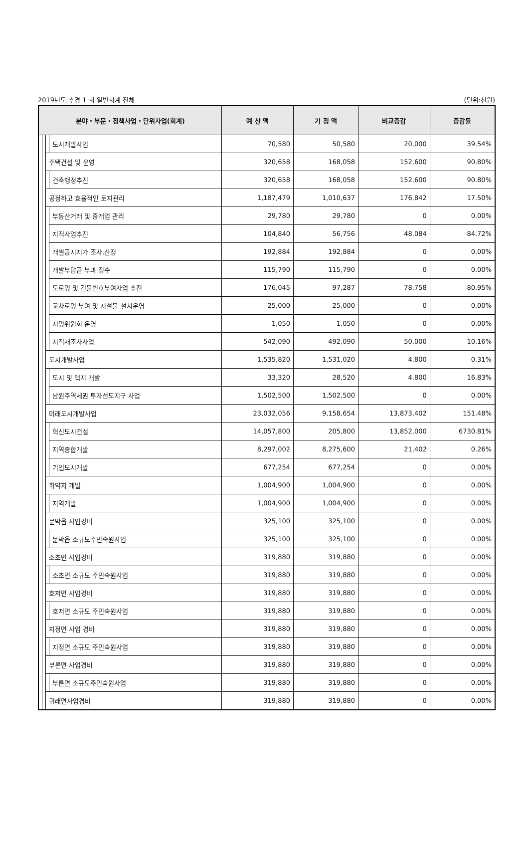2019년도 추경 1 회 일반회계 전체 (단위:천원)
| 분야・부문・정책사업・단위사업(회계) | | | | 예 산 액 | 기 정 액 | 비교증감 | 증감률 |
| --- | --- | --- | --- | --- | --- | --- | --- |
| | | | 도시개발사업 | 70,580 | 50,580 | 20,000 | 39.54% |
| | | 주택건설 및 운영 | | 320,658 | 168,058 | 152,600 | 90.80% |
| | | | 건축행정추진 | 320,658 | 168,058 | 152,600 | 90.80% |
| | | 공정하고 효율적인 토지관리 | | 1,187,479 | 1,010,637 | 176,842 | 17.50% |
| | | | 부동산거래 및 중개업 관리 | 29,780 | 29,780 | 0 | 0.00% |
| | | | 지적사업추진 | 104,840 | 56,756 | 48,084 | 84.72% |
| | | | 개별공시지가 조사.산정 | 192,884 | 192,884 | 0 | 0.00% |
| | | | 개발부담금 부과 징수 | 115,790 | 115,790 | 0 | 0.00% |
| | | | 도로명 및 건물번호부여사업 추진 | 176,045 | 97,287 | 78,758 | 80.95% |
| | | | 교차로명 부여 및 시설물 설치운영 | 25,000 | 25,000 | 0 | 0.00% |
| | | | 지명위원회 운영 | 1,050 | 1,050 | 0 | 0.00% |
| | | | 지적재조사사업 | 542,090 | 492,090 | 50,000 | 10.16% |
| | | 도시개발사업 | | 1,535,820 | 1,531,020 | 4,800 | 0.31% |
| | | | 도시 및 택지 개발 | 33,320 | 28,520 | 4,800 | 16.83% |
| | | | 남원주역세권 투자선도지구 사업 | 1,502,500 | 1,502,500 | 0 | 0.00% |
| | | 미래도시개발사업 | | 23,032,056 | 9,158,654 | 13,873,402 | 151.48% |
| | | | 혁신도시건설 | 14,057,800 | 205,800 | 13,852,000 | 6730.81% |
| | | | 지역종합개발 | 8,297,002 | 8,275,600 | 21,402 | 0.26% |
| | | | 기업도시개발 | 677,254 | 677,254 | 0 | 0.00% |
| | | 취약지 개발 | | 1,004,900 | 1,004,900 | 0 | 0.00% |
| | | | 지역개발 | 1,004,900 | 1,004,900 | 0 | 0.00% |
| | | 문막읍 사업경비 | | 325,100 | 325,100 | 0 | 0.00% |
| | | | 문막읍 소규모주민숙원사업 | 325,100 | 325,100 | 0 | 0.00% |
| | | 소초면 사업경비 | | 319,880 | 319,880 | 0 | 0.00% |
| | | | 소초면 소규모 주민숙원사업 | 319,880 | 319,880 | 0 | 0.00% |
| | | 호저면 사업경비 | | 319,880 | 319,880 | 0 | 0.00% |
| | | | 호저면 소규모 주민숙원사업 | 319,880 | 319,880 | 0 | 0.00% |
| | | 지정면 사업 경비 | | 319,880 | 319,880 | 0 | 0.00% |
| | | | 지정면 소규모 주민숙원사업 | 319,880 | 319,880 | 0 | 0.00% |
| | | 부론면 사업경비 | | 319,880 | 319,880 | 0 | 0.00% |
| | | | 부론면 소규모주민숙원사업 | 319,880 | 319,880 | 0 | 0.00% |
| | | 귀래면사업경비 | | 319,880 | 319,880 | 0 | 0.00% |